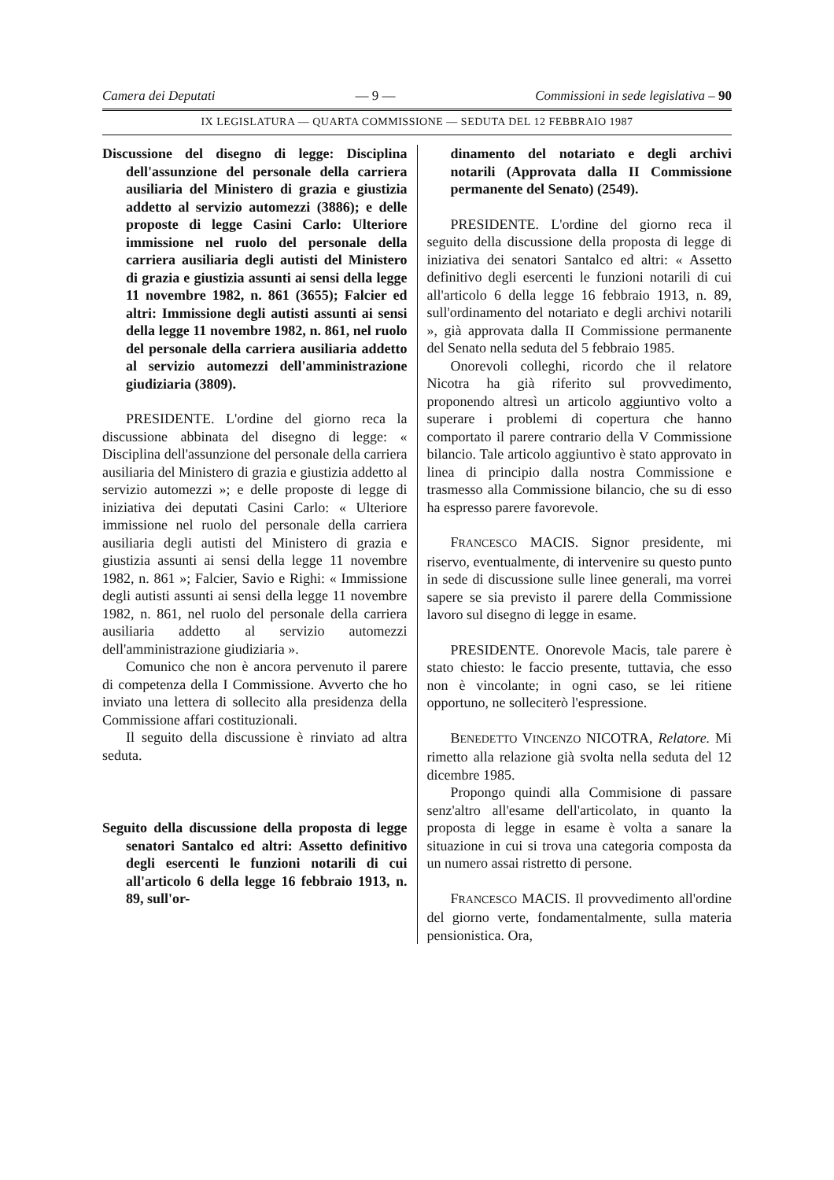Camera dei Deputati — 9 — Commissioni in sede legislativa – 90
IX LEGISLATURA — QUARTA COMMISSIONE — SEDUTA DEL 12 FEBBRAIO 1987
Discussione del disegno di legge: Disciplina dell'assunzione del personale della carriera ausiliaria del Ministero di grazia e giustizia addetto al servizio automezzi (3886); e delle proposte di legge Casini Carlo: Ulteriore immissione nel ruolo del personale della carriera ausiliaria degli autisti del Ministero di grazia e giustizia assunti ai sensi della legge 11 novembre 1982, n. 861 (3655); Falcier ed altri: Immissione degli autisti assunti ai sensi della legge 11 novembre 1982, n. 861, nel ruolo del personale della carriera ausiliaria addetto al servizio automezzi dell'amministrazione giudiziaria (3809).
PRESIDENTE. L'ordine del giorno reca la discussione abbinata del disegno di legge: « Disciplina dell'assunzione del personale della carriera ausiliaria del Ministero di grazia e giustizia addetto al servizio automezzi »; e delle proposte di legge di iniziativa dei deputati Casini Carlo: « Ulteriore immissione nel ruolo del personale della carriera ausiliaria degli autisti del Ministero di grazia e giustizia assunti ai sensi della legge 11 novembre 1982, n. 861 »; Falcier, Savio e Righi: « Immissione degli autisti assunti ai sensi della legge 11 novembre 1982, n. 861, nel ruolo del personale della carriera ausiliaria addetto al servizio automezzi dell'amministrazione giudiziaria ».
Comunico che non è ancora pervenuto il parere di competenza della I Commissione. Avverto che ho inviato una lettera di sollecito alla presidenza della Commissione affari costituzionali.
Il seguito della discussione è rinviato ad altra seduta.
Seguito della discussione della proposta di legge senatori Santalco ed altri: Assetto definitivo degli esercenti le funzioni notarili di cui all'articolo 6 della legge 16 febbraio 1913, n. 89, sull'or-
dinamento del notariato e degli archivi notarili (Approvata dalla II Commissione permanente del Senato) (2549).
PRESIDENTE. L'ordine del giorno reca il seguito della discussione della proposta di legge di iniziativa dei senatori Santalco ed altri: « Assetto definitivo degli esercenti le funzioni notarili di cui all'articolo 6 della legge 16 febbraio 1913, n. 89, sull'ordinamento del notariato e degli archivi notarili », già approvata dalla II Commissione permanente del Senato nella seduta del 5 febbraio 1985.
Onorevoli colleghi, ricordo che il relatore Nicotra ha già riferito sul provvedimento, proponendo altresì un articolo aggiuntivo volto a superare i problemi di copertura che hanno comportato il parere contrario della V Commissione bilancio. Tale articolo aggiuntivo è stato approvato in linea di principio dalla nostra Commissione e trasmesso alla Commissione bilancio, che su di esso ha espresso parere favorevole.
FRANCESCO MACIS. Signor presidente, mi riservo, eventualmente, di intervenire su questo punto in sede di discussione sulle linee generali, ma vorrei sapere se sia previsto il parere della Commissione lavoro sul disegno di legge in esame.
PRESIDENTE. Onorevole Macis, tale parere è stato chiesto: le faccio presente, tuttavia, che esso non è vincolante; in ogni caso, se lei ritiene opportuno, ne solleciterò l'espressione.
BENEDETTO VINCENZO NICOTRA, Relatore. Mi rimetto alla relazione già svolta nella seduta del 12 dicembre 1985.
Propongo quindi alla Commisione di passare senz'altro all'esame dell'articolato, in quanto la proposta di legge in esame è volta a sanare la situazione in cui si trova una categoria composta da un numero assai ristretto di persone.
FRANCESCO MACIS. Il provvedimento all'ordine del giorno verte, fondamentalmente, sulla materia pensionistica. Ora,